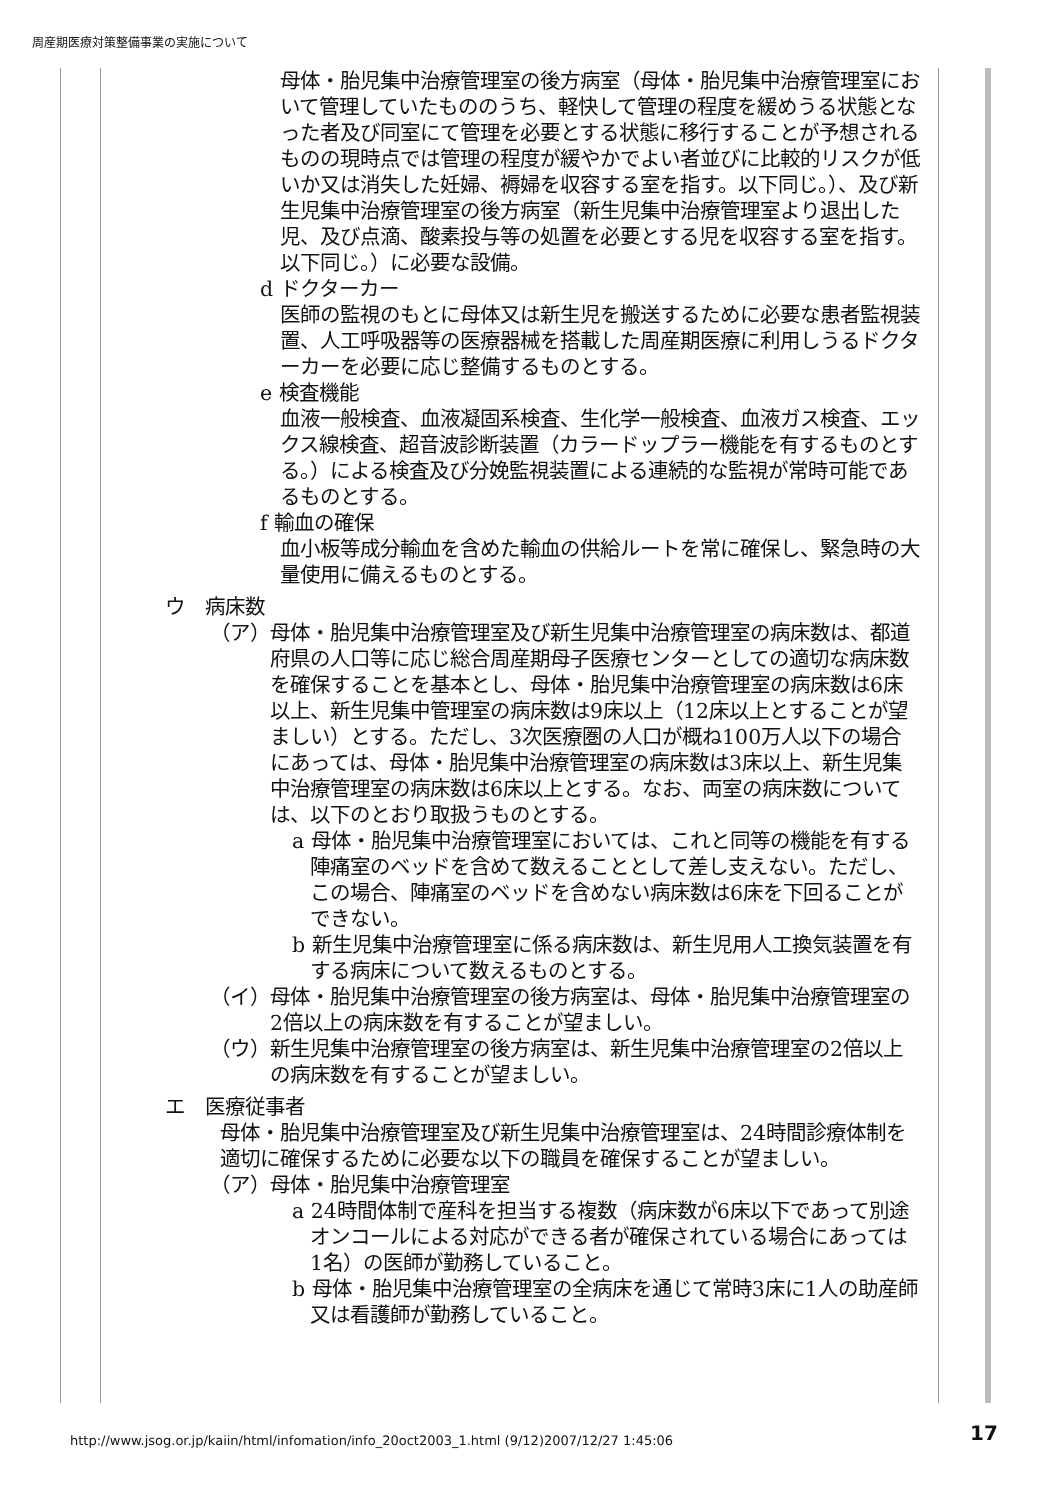周産期医療対策整備事業の実施について
母体・胎児集中治療管理室の後方病室（母体・胎児集中治療管理室において管理していたもののうち、軽快して管理の程度を緩めうる状態となった者及び同室にて管理を必要とする状態に移行することが予想されるものの現時点では管理の程度が緩やかでよい者並びに比較的リスクが低いか又は消失した妊婦、褥婦を収容する室を指す。以下同じ。）、及び新生児集中治療管理室の後方病室（新生児集中治療管理室より退出した児、及び点滴、酸素投与等の処置を必要とする児を収容する室を指す。以下同じ。）に必要な設備。
d ドクターカー
医師の監視のもとに母体又は新生児を搬送するために必要な患者監視装置、人工呼吸器等の医療器械を搭載した周産期医療に利用しうるドクターカーを必要に応じ整備するものとする。
e 検査機能
血液一般検査、血液凝固系検査、生化学一般検査、血液ガス検査、エックス線検査、超音波診断装置（カラードップラー機能を有するものとする。）による検査及び分娩監視装置による連続的な監視が常時可能であるものとする。
f 輸血の確保
血小板等成分輸血を含めた輸血の供給ルートを常に確保し、緊急時の大量使用に備えるものとする。
ウ　病床数
（ア）母体・胎児集中治療管理室及び新生児集中治療管理室の病床数は、都道府県の人口等に応じ総合周産期母子医療センターとしての適切な病床数を確保することを基本とし、母体・胎児集中治療管理室の病床数は6床以上、新生児集中管理室の病床数は9床以上（12床以上とすることが望ましい）とする。ただし、3次医療圏の人口が概ね100万人以下の場合にあっては、母体・胎児集中治療管理室の病床数は3床以上、新生児集中治療管理室の病床数は6床以上とする。なお、両室の病床数については、以下のとおり取扱うものとする。
a 母体・胎児集中治療管理室においては、これと同等の機能を有する陣痛室のベッドを含めて数えることとして差し支えない。ただし、この場合、陣痛室のベッドを含めない病床数は6床を下回ることができない。
b 新生児集中治療管理室に係る病床数は、新生児用人工換気装置を有する病床について数えるものとする。
（イ）母体・胎児集中治療管理室の後方病室は、母体・胎児集中治療管理室の2倍以上の病床数を有することが望ましい。
（ウ）新生児集中治療管理室の後方病室は、新生児集中治療管理室の2倍以上の病床数を有することが望ましい。
エ　医療従事者
母体・胎児集中治療管理室及び新生児集中治療管理室は、24時間診療体制を適切に確保するために必要な以下の職員を確保することが望ましい。
（ア）母体・胎児集中治療管理室
a 24時間体制で産科を担当する複数（病床数が6床以下であって別途オンコールによる対応ができる者が確保されている場合にあっては1名）の医師が勤務していること。
b 母体・胎児集中治療管理室の全病床を通じて常時3床に1人の助産師又は看護師が勤務していること。
http://www.jsog.or.jp/kaiin/html/infomation/info_20oct2003_1.html (9/12)2007/12/27 1:45:06
17